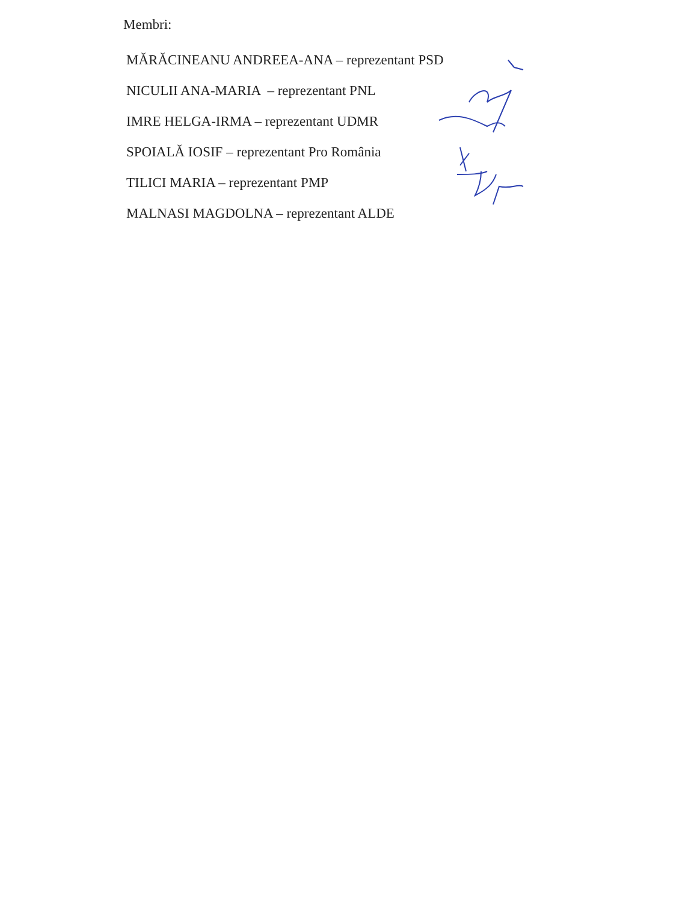Membri:
MĂRĂCINEANU ANDREEA-ANA – reprezentant PSD
NICULII ANA-MARIA – reprezentant PNL
IMRE HELGA-IRMA – reprezentant UDMR
SPOIALĂ IOSIF – reprezentant Pro România
TILICI MARIA – reprezentant PMP
MALNASI MAGDOLNA – reprezentant ALDE